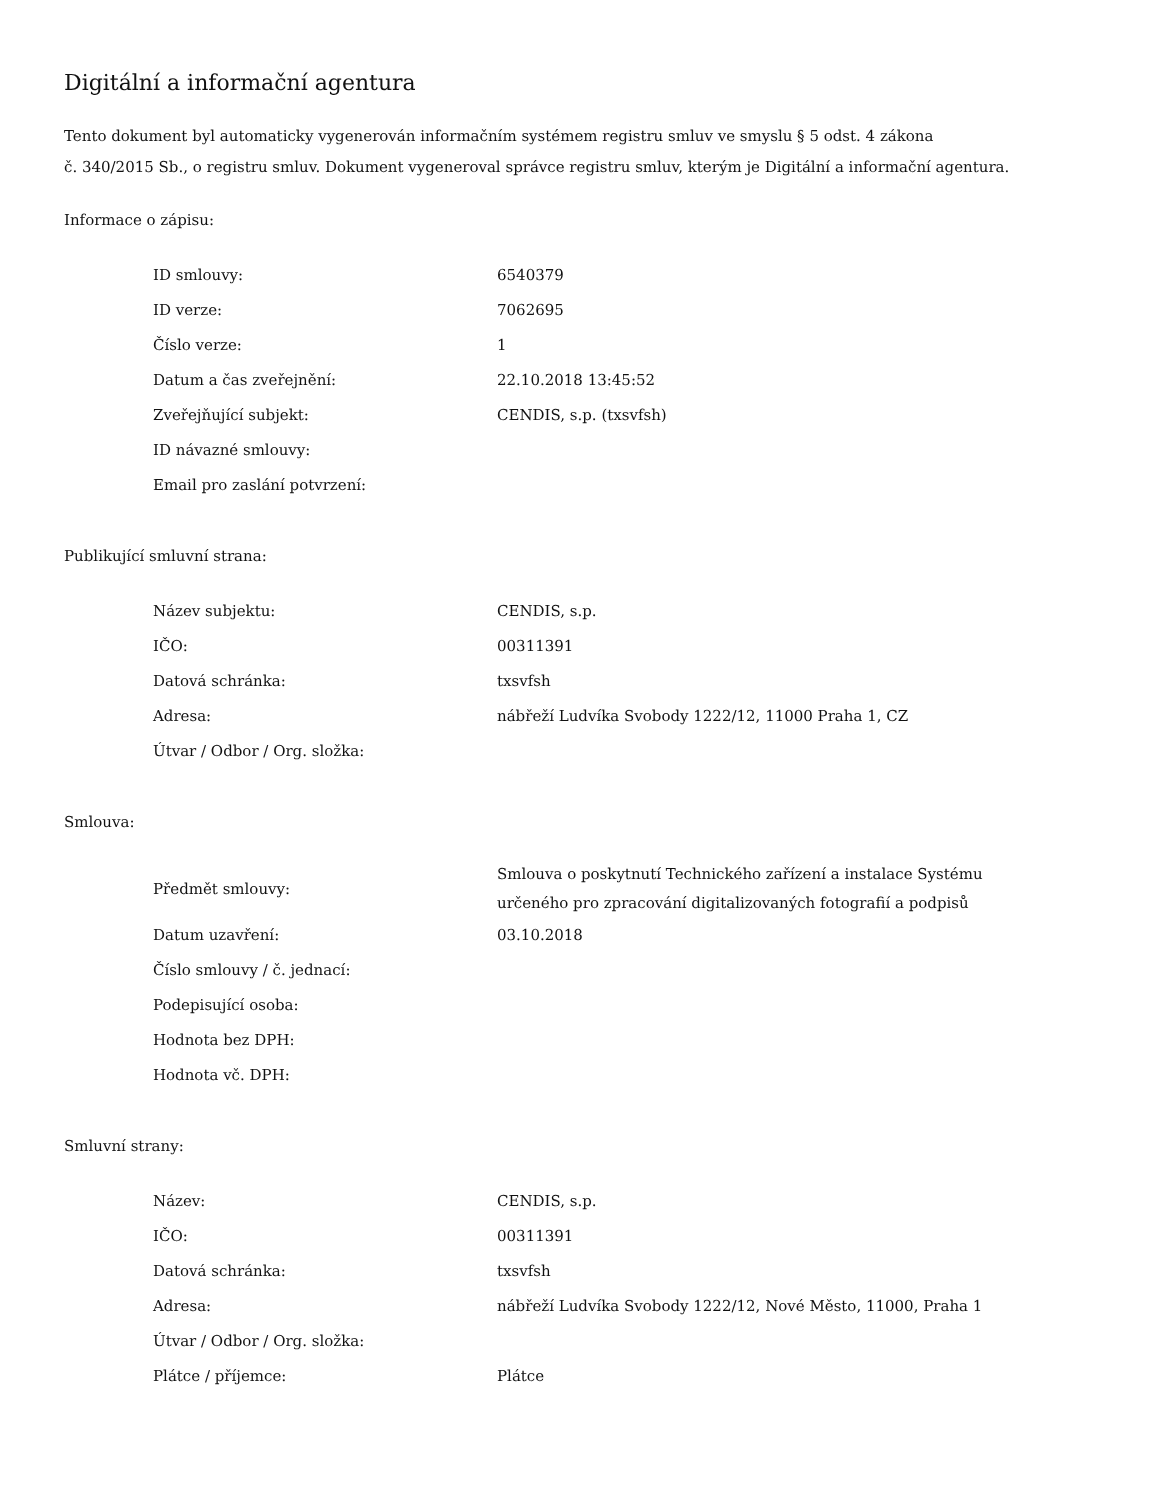Digitální a informační agentura
Tento dokument byl automaticky vygenerován informačním systémem registru smluv ve smyslu § 5 odst. 4 zákona
č. 340/2015 Sb., o registru smluv. Dokument vygeneroval správce registru smluv, kterým je Digitální a informační agentura.
Informace o zápisu:
| ID smlouvy: | 6540379 |
| ID verze: | 7062695 |
| Číslo verze: | 1 |
| Datum a čas zveřejnění: | 22.10.2018 13:45:52 |
| Zveřejňující subjekt: | CENDIS, s.p. (txsvfsh) |
| ID návazné smlouvy: | |
| Email pro zaslání potvrzení: | |
Publikující smluvní strana:
| Název subjektu: | CENDIS, s.p. |
| IČO: | 00311391 |
| Datová schránka: | txsvfsh |
| Adresa: | nábřeží Ludvíka Svobody 1222/12, 11000 Praha 1, CZ |
| Útvar / Odbor / Org. složka: | |
Smlouva:
| Předmět smlouvy: | Smlouva o poskytnutí Technického zařízení a instalace Systému určeného pro zpracování digitalizovaných fotografií a podpisů |
| Datum uzavření: | 03.10.2018 |
| Číslo smlouvy / č. jednací: | |
| Podepisující osoba: | |
| Hodnota bez DPH: | |
| Hodnota vč. DPH: | |
Smluvní strany:
| Název: | CENDIS, s.p. |
| IČO: | 00311391 |
| Datová schránka: | txsvfsh |
| Adresa: | nábřeží Ludvíka Svobody 1222/12, Nové Město, 11000, Praha 1 |
| Útvar / Odbor / Org. složka: | |
| Plátce / příjemce: | Plátce |